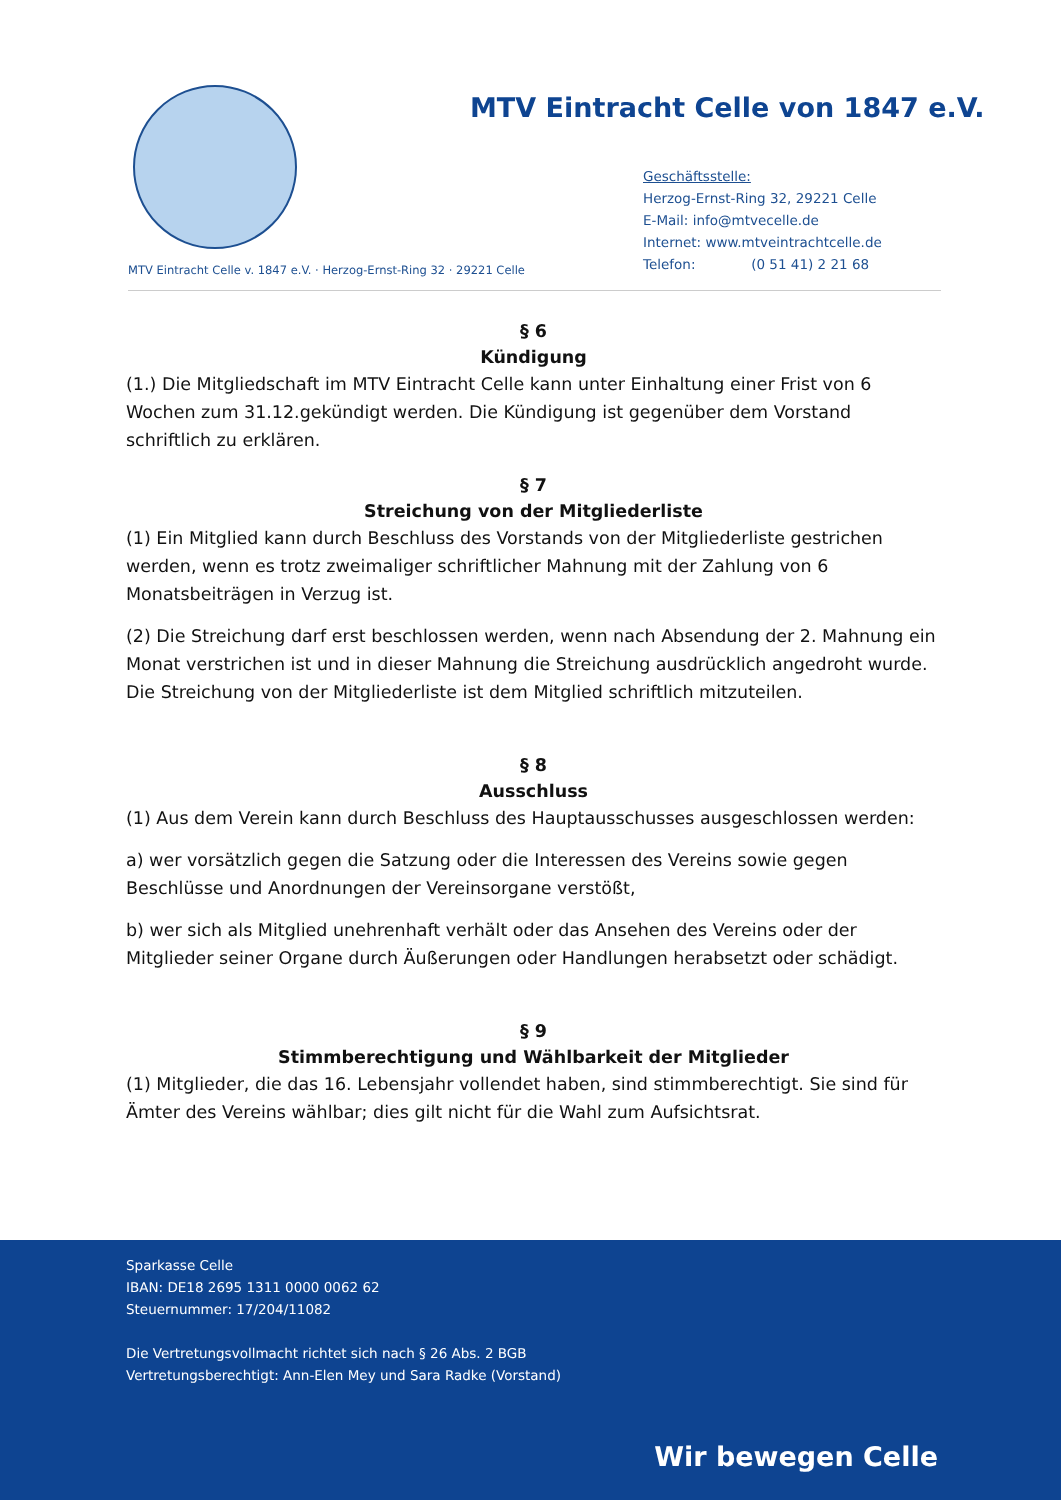MTV Eintracht Celle von 1847 e.V.
Geschäftsstelle:
Herzog-Ernst-Ring 32, 29221 Celle
E-Mail: info@mtvecelle.de
Internet: www.mtveintrachtcelle.de
Telefon: (0 51 41) 2 21 68
MTV Eintracht Celle v. 1847 e.V. · Herzog-Ernst-Ring 32 · 29221 Celle
§ 6
Kündigung
(1.) Die Mitgliedschaft im MTV Eintracht Celle kann unter Einhaltung einer Frist von 6 Wochen zum 31.12.gekündigt werden. Die Kündigung ist gegenüber dem Vorstand schriftlich zu erklären.
§ 7
Streichung von der Mitgliederliste
(1) Ein Mitglied kann durch Beschluss des Vorstands von der Mitgliederliste gestrichen werden, wenn es trotz zweimaliger schriftlicher Mahnung mit der Zahlung von 6 Monatsbeiträgen in Verzug ist.
(2) Die Streichung darf erst beschlossen werden, wenn nach Absendung der 2. Mahnung ein Monat verstrichen ist und in dieser Mahnung die Streichung ausdrücklich angedroht wurde. Die Streichung von der Mitgliederliste ist dem Mitglied schriftlich mitzuteilen.
§ 8
Ausschluss
(1) Aus dem Verein kann durch Beschluss des Hauptausschusses ausgeschlossen werden:
a) wer vorsätzlich gegen die Satzung oder die Interessen des Vereins sowie gegen Beschlüsse und Anordnungen der Vereinsorgane verstößt,
b) wer sich als Mitglied unehrenhaft verhält oder das Ansehen des Vereins oder der Mitglieder seiner Organe durch Äußerungen oder Handlungen herabsetzt oder schädigt.
§ 9
Stimmberechtigung und Wählbarkeit der Mitglieder
(1) Mitglieder, die das 16. Lebensjahr vollendet haben, sind stimmberechtigt. Sie sind für Ämter des Vereins wählbar; dies gilt nicht für die Wahl zum Aufsichtsrat.
Sparkasse Celle
IBAN: DE18 2695 1311 0000 0062 62
Steuernummer: 17/204/11082
Die Vertretungsvollmacht richtet sich nach § 26 Abs. 2 BGB
Vertretungsberechtigt: Ann-Elen Mey und Sara Radke (Vorstand)
Wir bewegen Celle